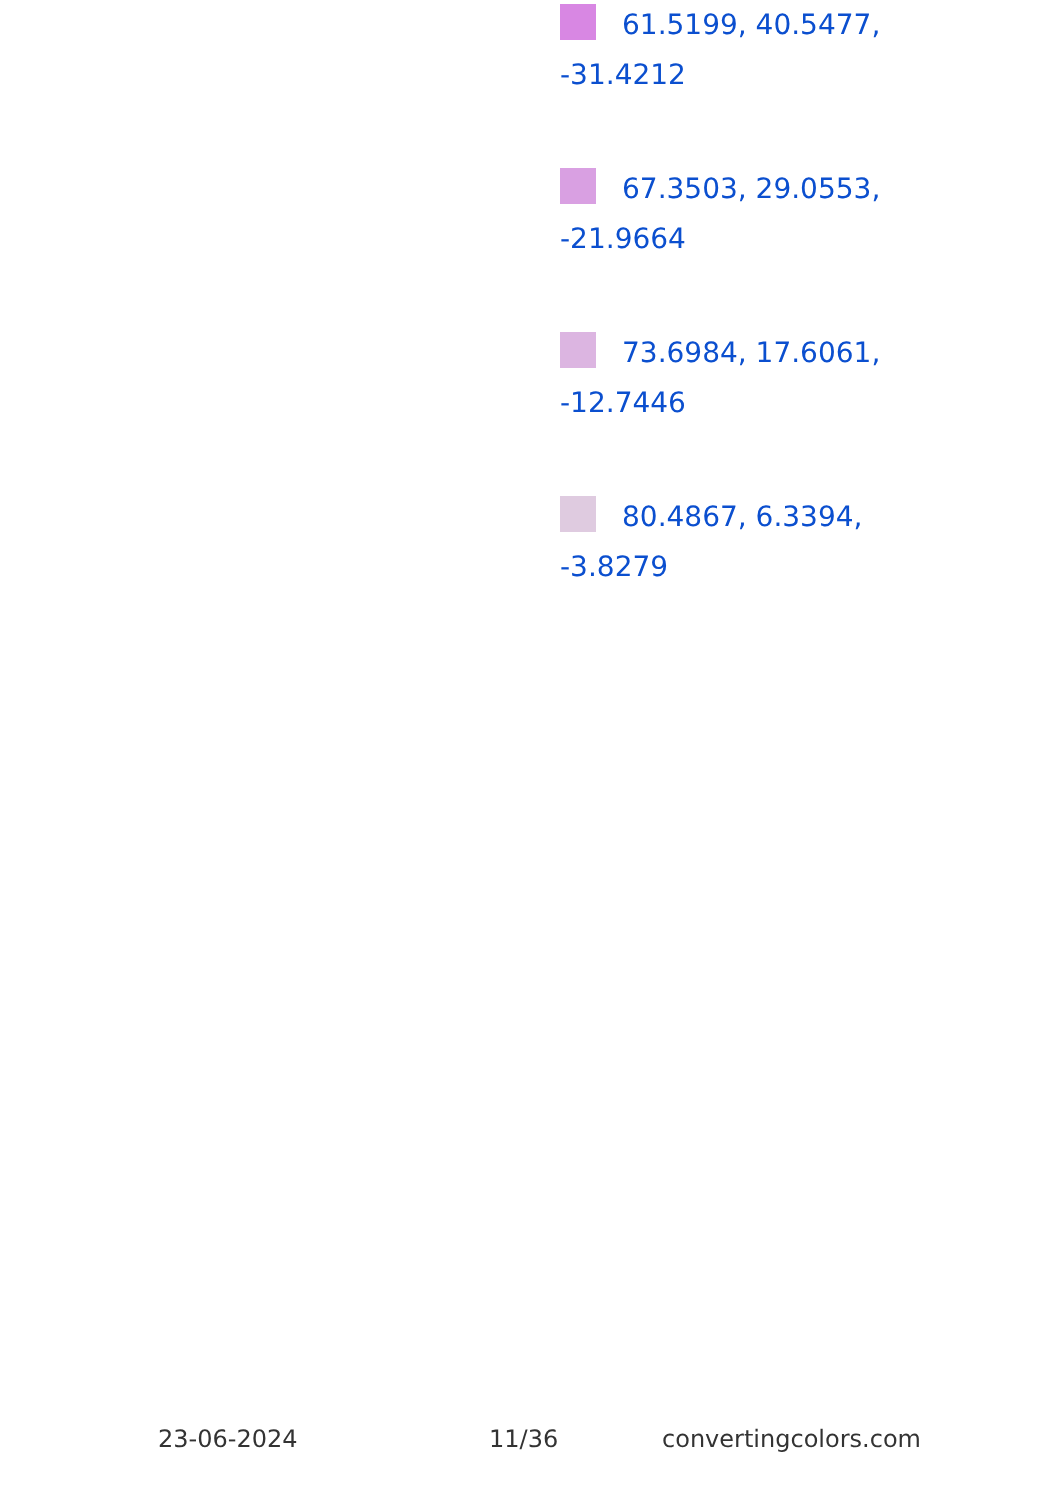61.5199, 40.5477, -31.4212
67.3503, 29.0553, -21.9664
73.6984, 17.6061, -12.7446
80.4867, 6.3394, -3.8279
23-06-2024 11/36 convertingcolors.com